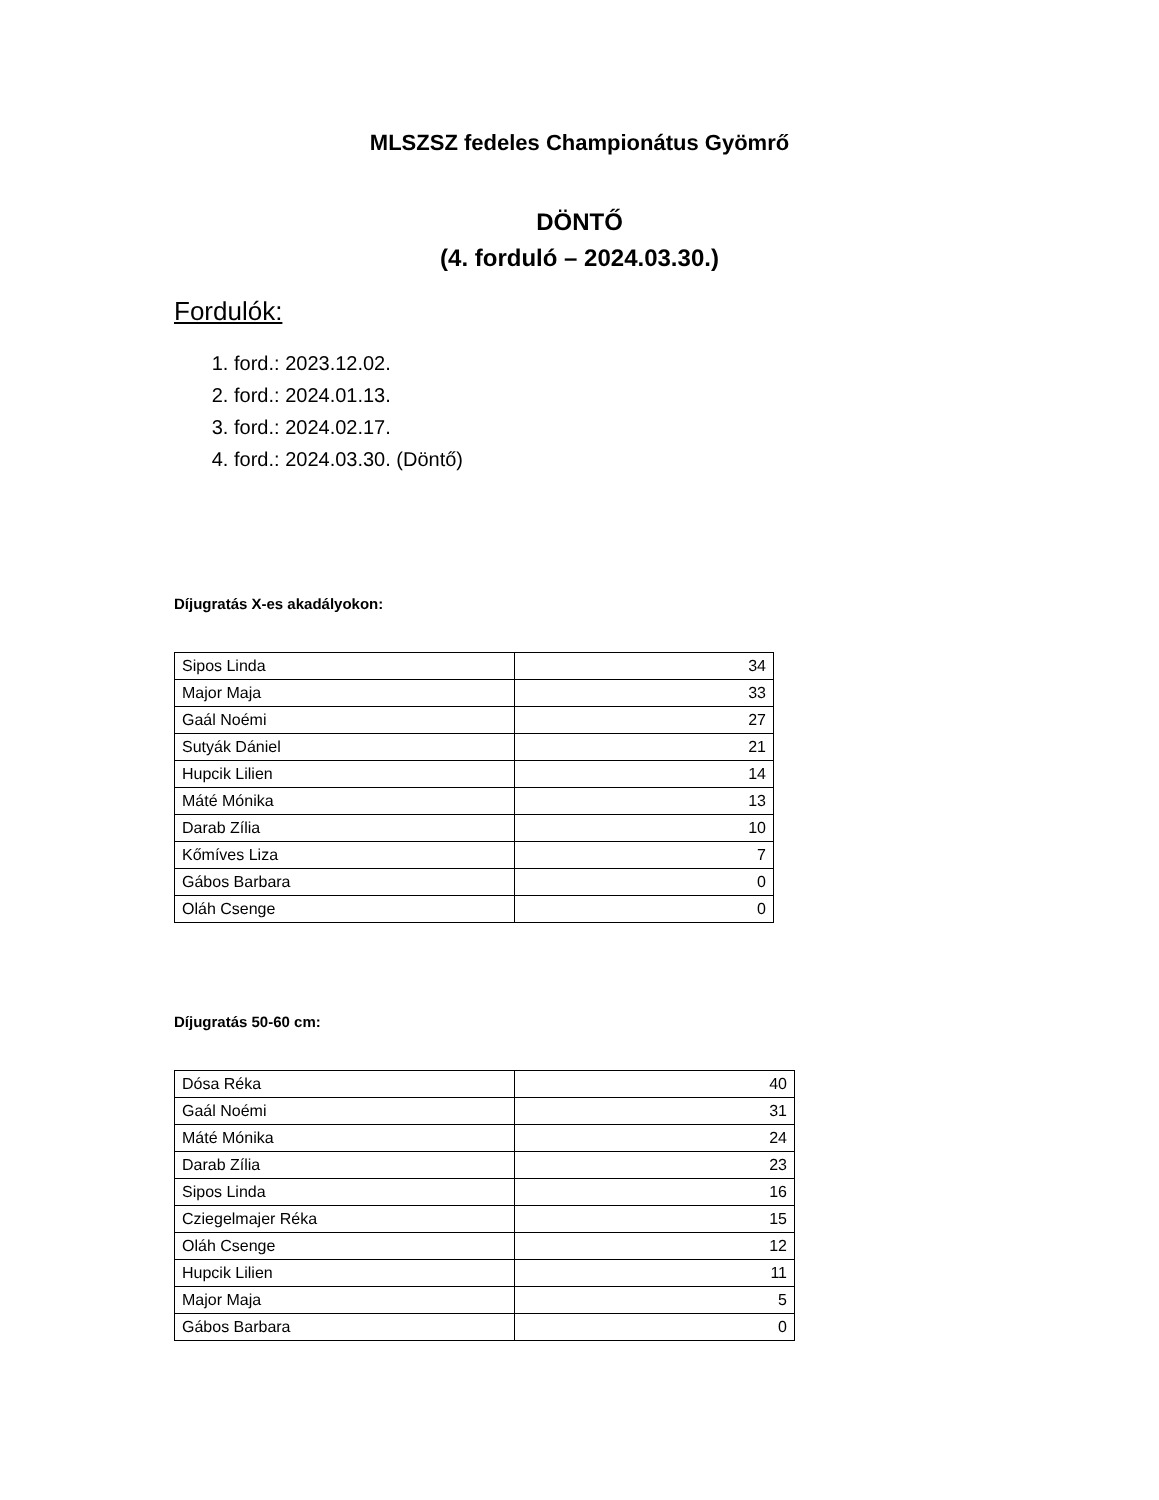MLSZSZ fedeles Championátus Gyömrő
DÖNTŐ
(4. forduló – 2024.03.30.)
Fordulók:
1. ford.: 2023.12.02.
2. ford.: 2024.01.13.
3. ford.: 2024.02.17.
4. ford.: 2024.03.30. (Döntő)
Díjugratás X-es akadályokon:
| Sipos Linda | 34 |
| Major Maja | 33 |
| Gaál Noémi | 27 |
| Sutyák Dániel | 21 |
| Hupcik Lilien | 14 |
| Máté Mónika | 13 |
| Darab Zília | 10 |
| Kőmíves Liza | 7 |
| Gábos Barbara | 0 |
| Oláh Csenge | 0 |
Díjugratás 50-60 cm:
| Dósa Réka | 40 |
| Gaál Noémi | 31 |
| Máté Mónika | 24 |
| Darab Zília | 23 |
| Sipos Linda | 16 |
| Cziegelmajer Réka | 15 |
| Oláh Csenge | 12 |
| Hupcik Lilien | 11 |
| Major Maja | 5 |
| Gábos Barbara | 0 |